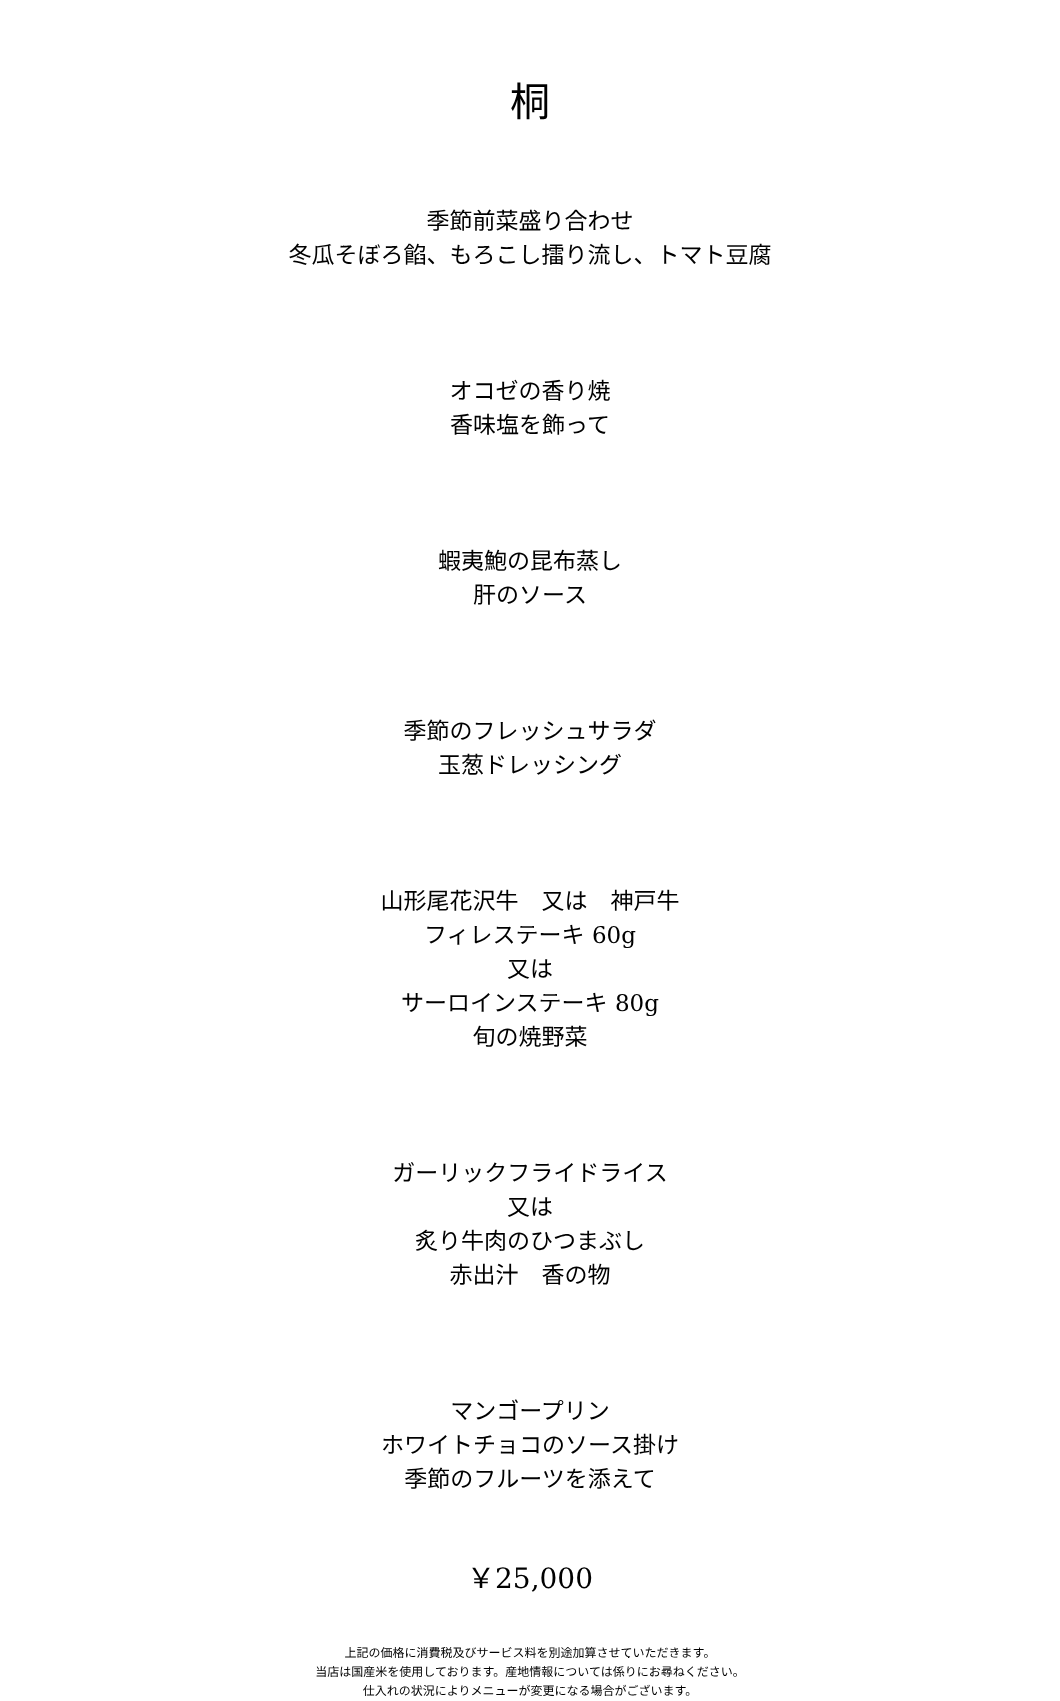桐
季節前菜盛り合わせ
冬瓜そぼろ餡、もろこし擂り流し、トマト豆腐
オコゼの香り焼
香味塩を飾って
蝦夷鮑の昆布蒸し
肝のソース
季節のフレッシュサラダ
玉葱ドレッシング
山形尾花沢牛　又は　神戸牛
フィレステーキ 60g
又は
サーロインステーキ 80g
旬の焼野菜
ガーリックフライドライス
又は
炙り牛肉のひつまぶし
赤出汁　香の物
マンゴープリン
ホワイトチョコのソース掛け
季節のフルーツを添えて
￥25,000
上記の価格に消費税及びサービス料を別途加算させていただきます。
当店は国産米を使用しております。産地情報については係りにお尋ねください。
仕入れの状況によりメニューが変更になる場合がございます。